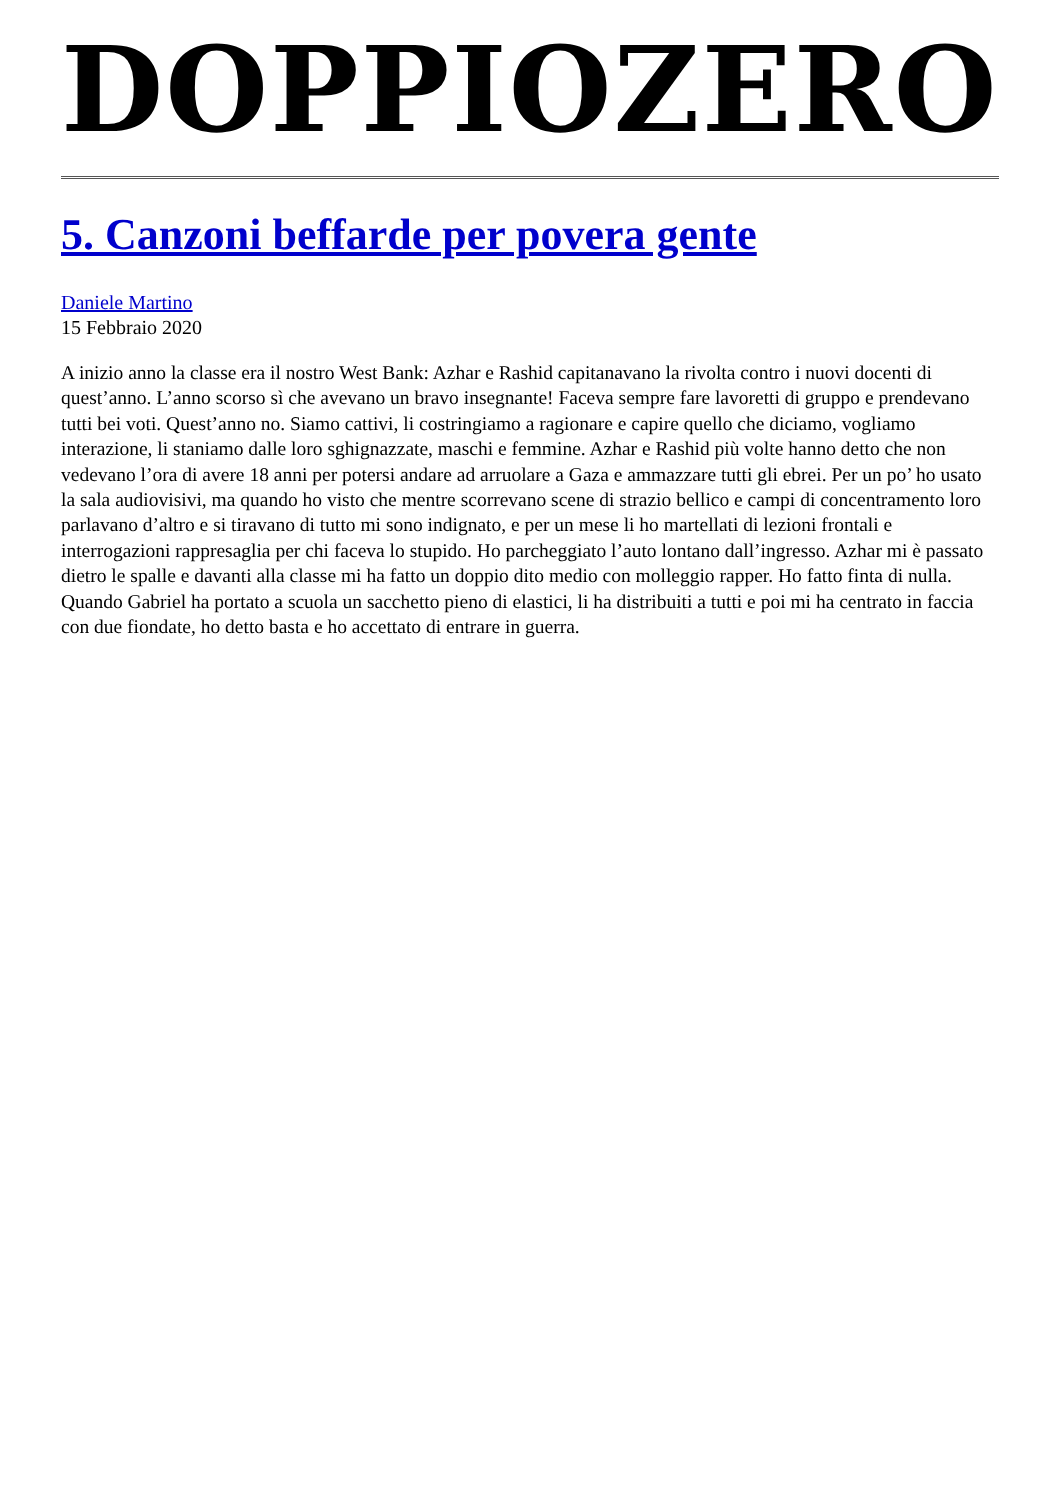DOPPIOZERO
5. Canzoni beffarde per povera gente
Daniele Martino
15 Febbraio 2020
A inizio anno la classe era il nostro West Bank: Azhar e Rashid capitanavano la rivolta contro i nuovi docenti di quest’anno. L’anno scorso sì che avevano un bravo insegnante! Faceva sempre fare lavoretti di gruppo e prendevano tutti bei voti. Quest’anno no. Siamo cattivi, li costringiamo a ragionare e capire quello che diciamo, vogliamo interazione, li staniamo dalle loro sghignazzate, maschi e femmine. Azhar e Rashid più volte hanno detto che non vedevano l’ora di avere 18 anni per potersi andare ad arruolare a Gaza e ammazzare tutti gli ebrei. Per un po’ ho usato la sala audiovisivi, ma quando ho visto che mentre scorrevano scene di strazio bellico e campi di concentramento loro parlavano d’altro e si tiravano di tutto mi sono indignato, e per un mese li ho martellati di lezioni frontali e interrogazioni rappresaglia per chi faceva lo stupido. Ho parcheggiato l’auto lontano dall’ingresso. Azhar mi è passato dietro le spalle e davanti alla classe mi ha fatto un doppio dito medio con molleggio rapper. Ho fatto finta di nulla. Quando Gabriel ha portato a scuola un sacchetto pieno di elastici, li ha distribuiti a tutti e poi mi ha centrato in faccia con due fiondate, ho detto basta e ho accettato di entrare in guerra.